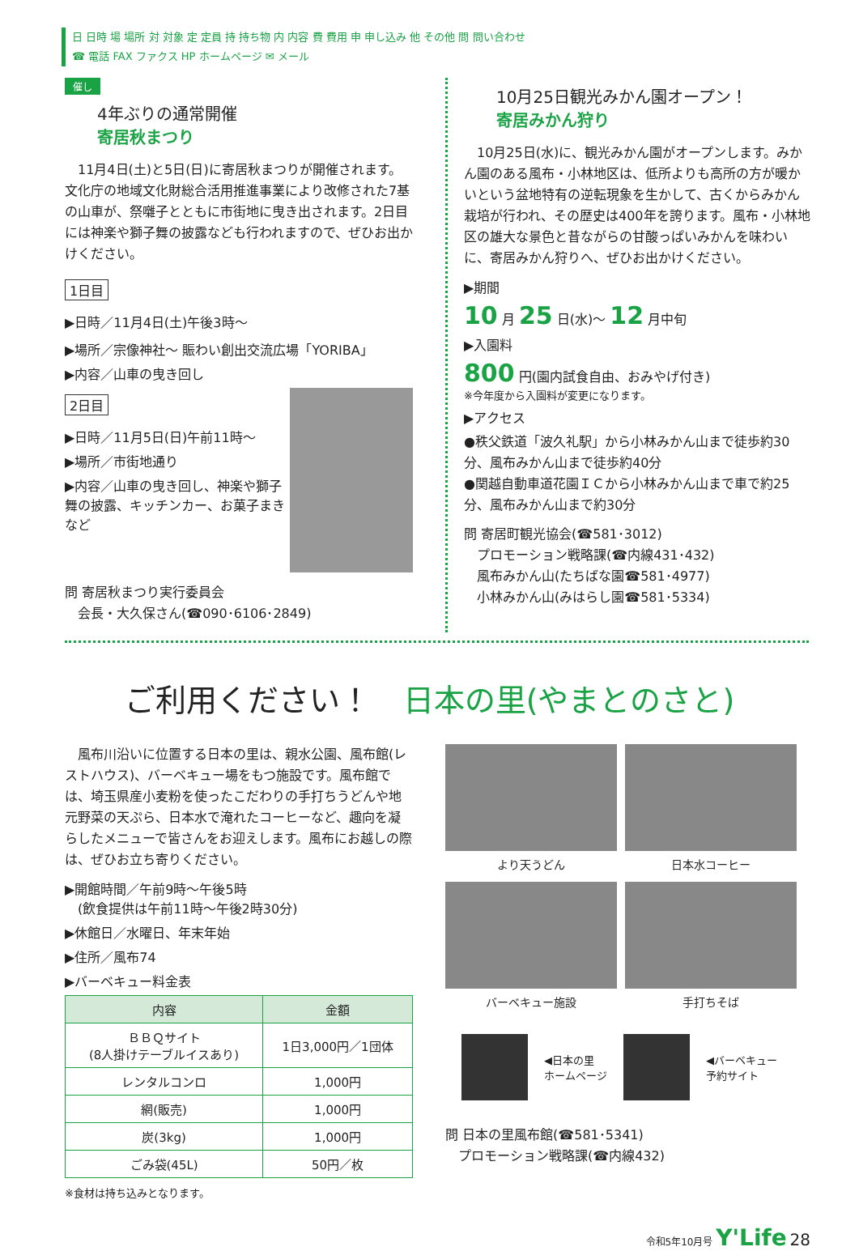日 日時 場 場所 対 対象 定 定員 持 持ち物 内 内容 費 費用 申 申し込み 他 その他 問 問い合わせ
☎ 電話 FAX ファクス HP ホームページ ✉ メール
催し
4年ぶりの通常開催
寄居秋まつり
　11月4日(土)と5日(日)に寄居秋まつりが開催されます。文化庁の地域文化財総合活用推進事業により改修された7基の山車が、祭囃子とともに市街地に曳き出されます。2日目には神楽や獅子舞の披露なども行われますので、ぜひお出かけください。
1日目
▶日時／11月4日(土)午後3時～
▶場所／宗像神社～ 賑わい創出交流広場「YORIBA」
▶内容／山車の曳き回し
2日目
▶日時／11月5日(日)午前11時～
▶場所／市街地通り
▶内容／山車の曳き回し、神楽や獅子舞の披露、キッチンカー、お菓子まきなど
問 寄居秋まつり実行委員会
　会長・大久保さん(☎090･6106･2849)
10月25日観光みかん園オープン！
寄居みかん狩り
　10月25日(水)に、観光みかん園がオープンします。みかん園のある風布・小林地区は、低所よりも高所の方が暖かいという盆地特有の逆転現象を生かして、古くからみかん栽培が行われ、その歴史は400年を誇ります。風布・小林地区の雄大な景色と昔ながらの甘酸っぱいみかんを味わいに、寄居みかん狩りへ、ぜひお出かけください。
▶期間
10 月 25 日(水)～ 12 月中旬
▶入園料
800 円(園内試食自由、おみやげ付き)
※今年度から入園料が変更になります。
▶アクセス
●秩父鉄道「波久礼駅」から小林みかん山まで徒歩約30分、風布みかん山まで徒歩約40分
●関越自動車道花園ＩＣから小林みかん山まで車で約25分、風布みかん山まで約30分
問 寄居町観光協会(☎581･3012)
　プロモーション戦略課(☎内線431･432)
　風布みかん山(たちばな園☎581･4977)
　小林みかん山(みはらし園☎581･5334)
ご利用ください！ 日本の里(やまとのさと)
　風布川沿いに位置する日本の里は、親水公園、風布館(レストハウス)、バーベキュー場をもつ施設です。風布館では、埼玉県産小麦粉を使ったこだわりの手打ちうどんや地元野菜の天ぷら、日本水で淹れたコーヒーなど、趣向を凝らしたメニューで皆さんをお迎えします。風布にお越しの際は、ぜひお立ち寄りください。
▶開館時間／午前9時～午後5時
　(飲食提供は午前11時～午後2時30分)
▶休館日／水曜日、年末年始
▶住所／風布74
▶バーベキュー料金表
| 内容 | 金額 |
| --- | --- |
| ＢＢＱサイト (8人掛けテーブルイスあり) | 1日3,000円／1団体 |
| レンタルコンロ | 1,000円 |
| 網(販売) | 1,000円 |
| 炭(3kg) | 1,000円 |
| ごみ袋(45L) | 50円／枚 |
※食材は持ち込みとなります。
より天うどん
日本水コーヒー
バーベキュー施設
手打ちそば
◀日本の里
ホームページ
◀バーベキュー
予約サイト
問 日本の里風布館(☎581･5341)
　プロモーション戦略課(☎内線432)
令和5年10月号 Y'Life 28